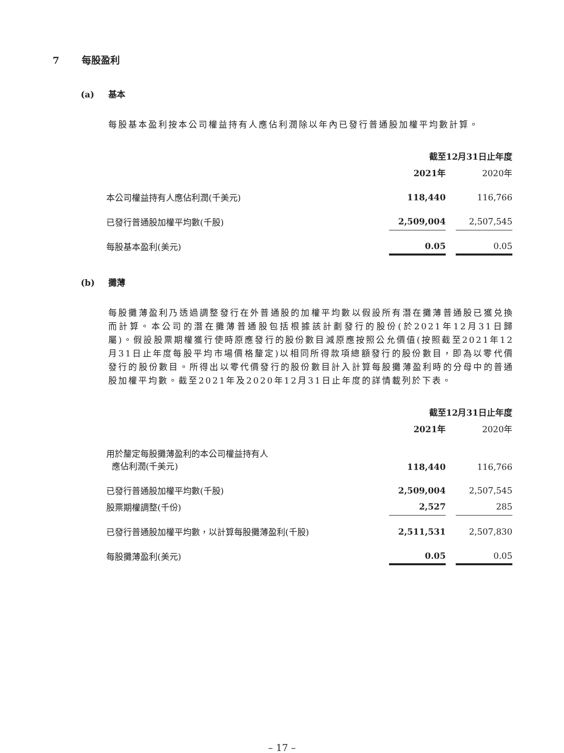7 每股盈利
(a) 基本
每股基本盈利按本公司權益持有人應佔利潤除以年內已發行普通股加權平均數計算。
| | 截至12月31日止年度 | | |
| --- | --- | --- | --- |
| | 2021年 | | 2020年 |
| 本公司權益持有人應佔利潤(千美元) | 118,440 | | 116,766 |
| 已發行普通股加權平均數(千股) | 2,509,004 | | 2,507,545 |
| 每股基本盈利(美元) | 0.05 | | 0.05 |
(b) 攤薄
每股攤薄盈利乃透過調整發行在外普通股的加權平均數以假設所有潛在攤薄普通股已獲兑換而計算。本公司的潛在攤薄普通股包括根據該計劃發行的股份(於2021年12月31日歸屬)。假設股票期權獲行使時原應發行的股份數目減原應按照公允價值(按照截至2021年12月31日止年度每股平均市場價格釐定)以相同所得款項總額發行的股份數目，即為以零代價發行的股份數目。所得出以零代價發行的股份數目計入計算每股攤薄盈利時的分母中的普通股加權平均數。截至2021年及2020年12月31日止年度的詳情載列於下表。
| | 截至12月31日止年度 | | |
| --- | --- | --- | --- |
| | 2021年 | | 2020年 |
| 用於釐定每股攤薄盈利的本公司權益持有人 應佔利潤(千美元) | 118,440 | | 116,766 |
| 已發行普通股加權平均數(千股) | 2,509,004 | | 2,507,545 |
| 股票期權調整(千份) | 2,527 | | 285 |
| 已發行普通股加權平均數，以計算每股攤薄盈利(千股) | 2,511,531 | | 2,507,830 |
| 每股攤薄盈利(美元) | 0.05 | | 0.05 |
– 17 –